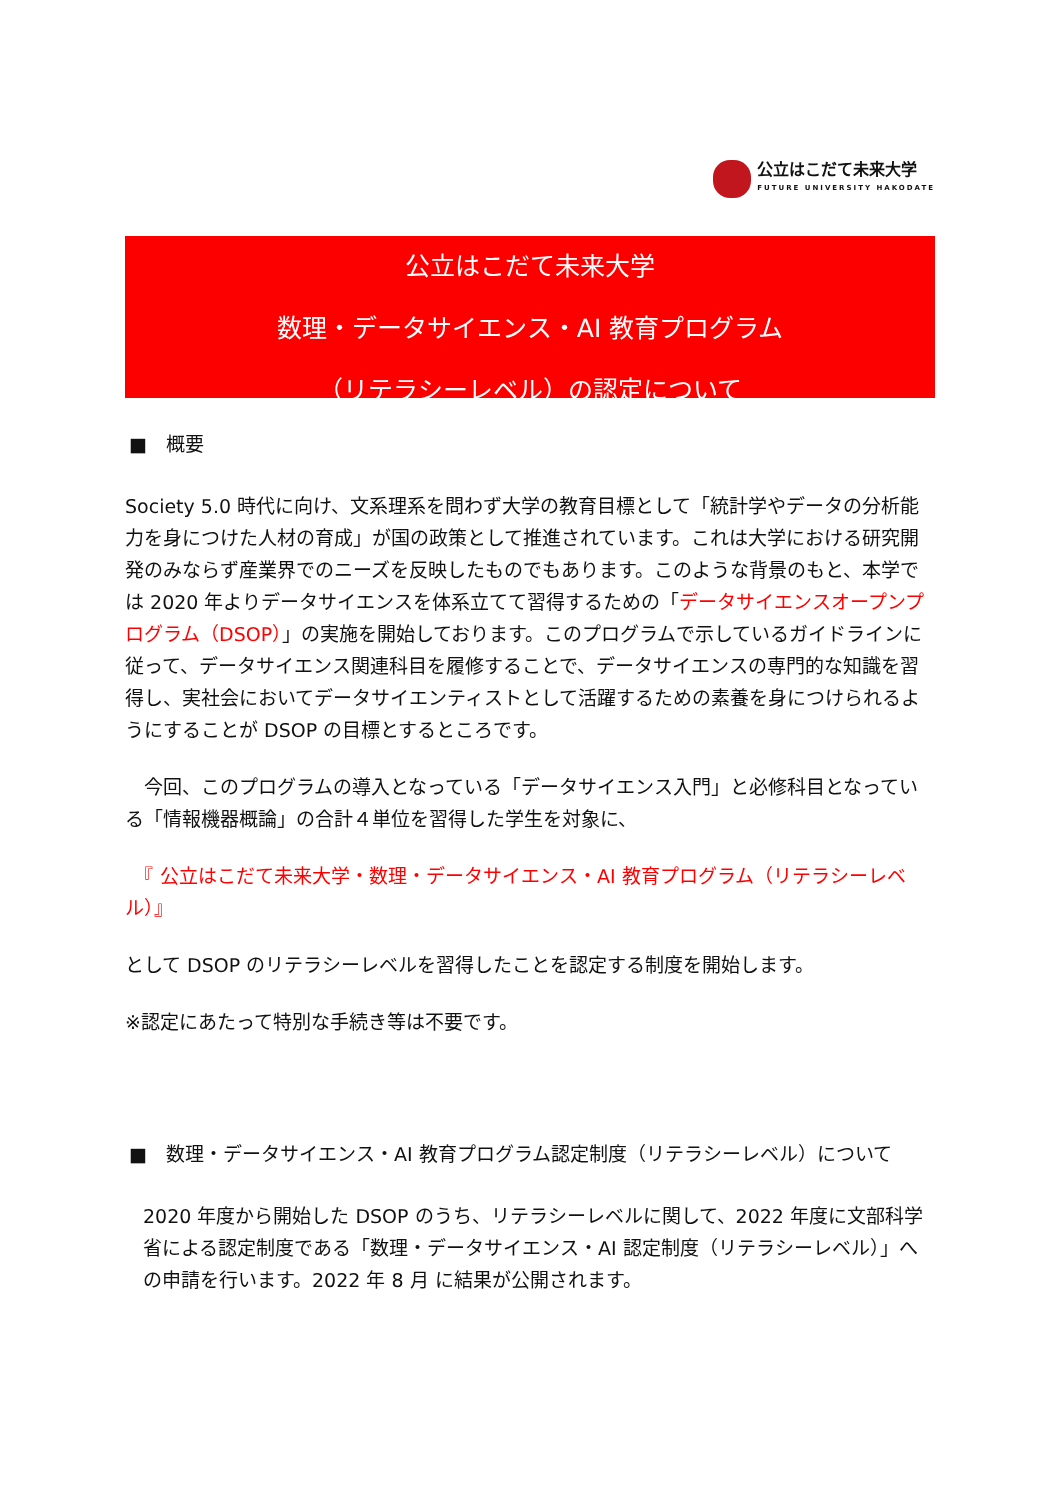公立はこだて未来大学
FUTURE UNIVERSITY HAKODATE
公立はこだて未来大学
数理・データサイエンス・AI 教育プログラム
（リテラシーレベル）の認定について
■　概要
Society 5.0 時代に向け、文系理系を問わず大学の教育目標として「統計学やデータの分析能力を身につけた人材の育成」が国の政策として推進されています。これは大学における研究開発のみならず産業界でのニーズを反映したものでもあります。このような背景のもと、本学では 2020 年よりデータサイエンスを体系立てて習得するための「データサイエンスオープンプログラム（DSOP）」の実施を開始しております。このプログラムで示しているガイドラインに従って、データサイエンス関連科目を履修することで、データサイエンスの専門的な知識を習得し、実社会においてデータサイエンティストとして活躍するための素養を身につけられるようにすることが DSOP の目標とするところです。
　今回、このプログラムの導入となっている「データサイエンス入門」と必修科目となっている「情報機器概論」の合計４単位を習得した学生を対象に、
　『 公立はこだて未来大学・数理・データサイエンス・AI 教育プログラム（リテラシーレベル）』
として DSOP のリテラシーレベルを習得したことを認定する制度を開始します。
※認定にあたって特別な手続き等は不要です。
■　数理・データサイエンス・AI 教育プログラム認定制度（リテラシーレベル）について
2020 年度から開始した DSOP のうち、リテラシーレベルに関して、2022 年度に文部科学省による認定制度である「数理・データサイエンス・AI 認定制度（リテラシーレベル）」への申請を行います。2022 年 8 月 に結果が公開されます。